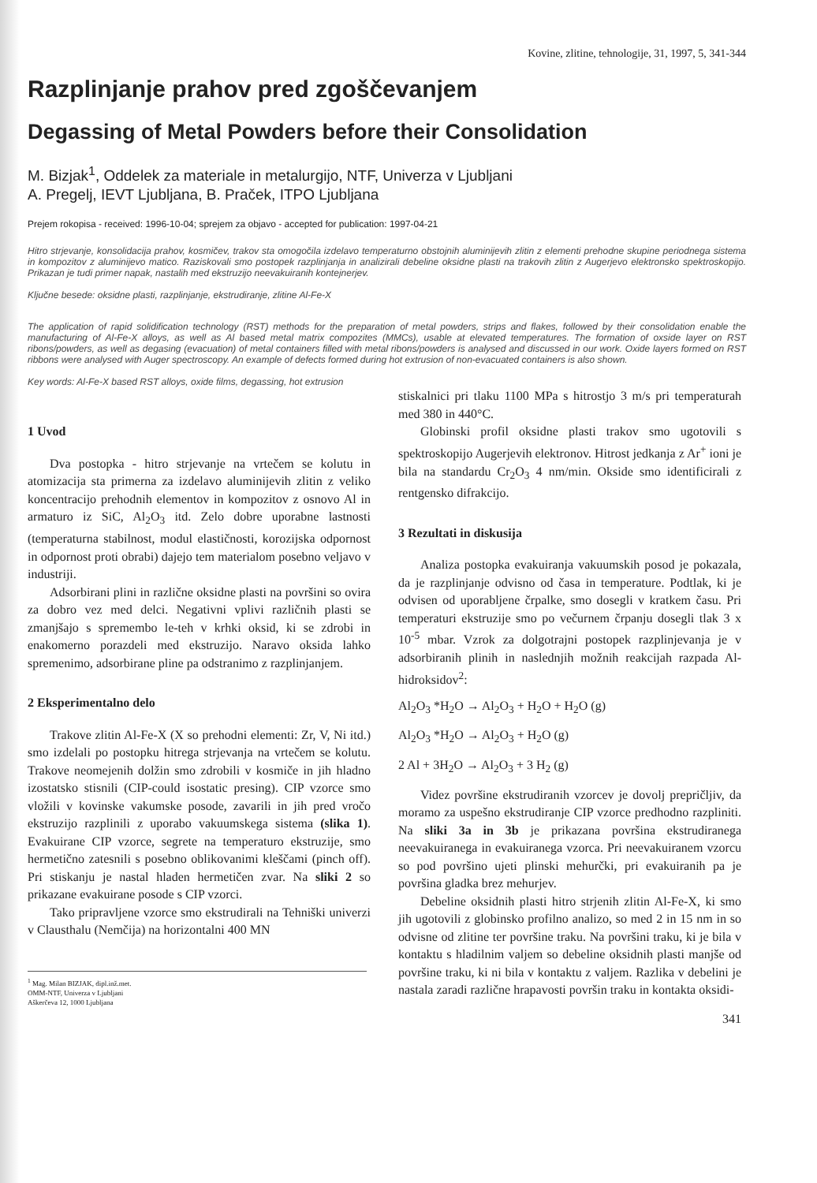Kovine, zlitine, tehnologije, 31, 1997, 5, 341-344
Razplinjanje prahov pred zgoščevanjem
Degassing of Metal Powders before their Consolidation
M. Bizjak<sup>1</sup>, Oddelek za materiale in metalurgijo, NTF, Univerza v Ljubljani
A. Pregelj, IEVT Ljubljana, B. Praček, ITPO Ljubljana
Prejem rokopisa - received: 1996-10-04; sprejem za objavo - accepted for publication: 1997-04-21
Hitro strjevanje, konsolidacija prahov, kosmičev, trakov sta omogočila izdelavo temperaturno obstojnih aluminijevih zlitin z elementi prehodne skupine periodnega sistema in kompozitov z aluminijevo matico. Raziskovali smo postopek razplinjanja in analizirali debeline oksidne plasti na trakovih zlitin z Augerjevo elektronsko spektroskopijo. Prikazan je tudi primer napak, nastalih med ekstruzijo neevakuiranih kontejnerjev.
Ključne besede: oksidne plasti, razplinjanje, ekstrudiranje, zlitine Al-Fe-X
The application of rapid solidification technology (RST) methods for the preparation of metal powders, strips and flakes, followed by their consolidation enable the manufacturing of Al-Fe-X alloys, as well as Al based metal matrix compozites (MMCs), usable at elevated temperatures. The formation of oxside layer on RST ribons/powders, as well as degasing (evacuation) of metal containers filled with metal ribons/powders is analysed and discussed in our work. Oxide layers formed on RST ribbons were analysed with Auger spectroscopy. An example of defects formed during hot extrusion of non-evacuated containers is also shown.
Key words: Al-Fe-X based RST alloys, oxide films, degassing, hot extrusion
1 Uvod
Dva postopka - hitro strjevanje na vrtečem se kolutu in atomizacija sta primerna za izdelavo aluminijevih zlitin z veliko koncentracijo prehodnih elementov in kompozitov z osnovo Al in armaturo iz SiC, Al<sub>2</sub>O<sub>3</sub> itd. Zelo dobre uporabne lastnosti (temperaturna stabilnost, modul elastičnosti, korozijska odpornost in odpornost proti obrabi) dajejo tem materialom posebno veljavo v industriji.
Adsorbirani plini in različne oksidne plasti na površini so ovira za dobro vez med delci. Negativni vplivi različnih plasti se zmanjšajo s spremembo le-teh v krhki oksid, ki se zdrobi in enakomerno porazdeli med ekstruzijo. Naravo oksida lahko spremenimo, adsorbirane pline pa odstranimo z razplinjanjem.
2 Eksperimentalno delo
Trakove zlitin Al-Fe-X (X so prehodni elementi: Zr, V, Ni itd.) smo izdelali po postopku hitrega strjevanja na vrtečem se kolutu. Trakove neomejenih dolžin smo zdrobili v kosmiče in jih hladno izostatsko stisnili (CIP-could isostatic presing). CIP vzorce smo vložili v kovinske vakumske posode, zavarili in jih pred vročo ekstruzijo razplinili z uporabo vakuumskega sistema (slika 1). Evakuirane CIP vzorce, segrete na temperaturo ekstruzije, smo hermetično zatesnili s posebno oblikovanimi kleščami (pinch off). Pri stiskanju je nastal hladen hermetičen zvar. Na sliki 2 so prikazane evakuirane posode s CIP vzorci.
Tako pripravljene vzorce smo ekstrudirali na Tehniški univerzi v Clausthalu (Nemčija) na horizontalni 400 MN
<sup>1</sup> Mag. Milan BIZJAK, dipl.inž.met.
OMM-NTF, Univerza v Ljubljani
Aškerčeva 12, 1000 Ljubljana
stiskalnici pri tlaku 1100 MPa s hitrostjo 3 m/s pri temperaturah med 380 in 440°C.
Globinski profil oksidne plasti trakov smo ugotovili s spektroskopijo Augerjevih elektronov. Hitrost jedkanja z Ar<sup>+</sup> ioni je bila na standardu Cr<sub>2</sub>O<sub>3</sub> 4 nm/min. Okside smo identificirali z rentgensko difrakcijo.
3 Rezultati in diskusija
Analiza postopka evakuiranja vakuumskih posod je pokazala, da je razplinjanje odvisno od časa in temperature. Podtlak, ki je odvisen od uporabljene črpalke, smo dosegli v kratkem času. Pri temperaturi ekstruzije smo po večurnem črpanju dosegli tlak 3 x 10<sup>-5</sup> mbar. Vzrok za dolgotrajni postopek razplinjevanja je v adsorbiranih plinih in naslednjih možnih reakcijah razpada Al-hidroksidov<sup>2</sup>:
Al<sub>2</sub>O<sub>3</sub> *H<sub>2</sub>O → Al<sub>2</sub>O<sub>3</sub> + H<sub>2</sub>O + H<sub>2</sub>O (g)
Al<sub>2</sub>O<sub>3</sub> *H<sub>2</sub>O → Al<sub>2</sub>O<sub>3</sub> + H<sub>2</sub>O (g)
2 Al + 3H<sub>2</sub>O → Al<sub>2</sub>O<sub>3</sub> + 3 H<sub>2</sub> (g)
Videz površine ekstrudiranih vzorcev je dovolj prepričljiv, da moramo za uspešno ekstrudiranje CIP vzorce predhodno razpliniti. Na sliki 3a in 3b je prikazana površina ekstrudiranega neevakuiranega in evakuiranega vzorca. Pri neevakuiranem vzorcu so pod površino ujeti plinski mehurčki, pri evakuiranih pa je površina gladka brez mehurjev.
Debeline oksidnih plasti hitro strjenih zlitin Al-Fe-X, ki smo jih ugotovili z globinsko profilno analizo, so med 2 in 15 nm in so odvisne od zlitine ter površine traku. Na površini traku, ki je bila v kontaktu s hladilnim valjem so debeline oksidnih plasti manjše od površine traku, ki ni bila v kontaktu z valjem. Razlika v debelini je nastala zaradi različne hrapavosti površin traku in kontakta oksidi-
341